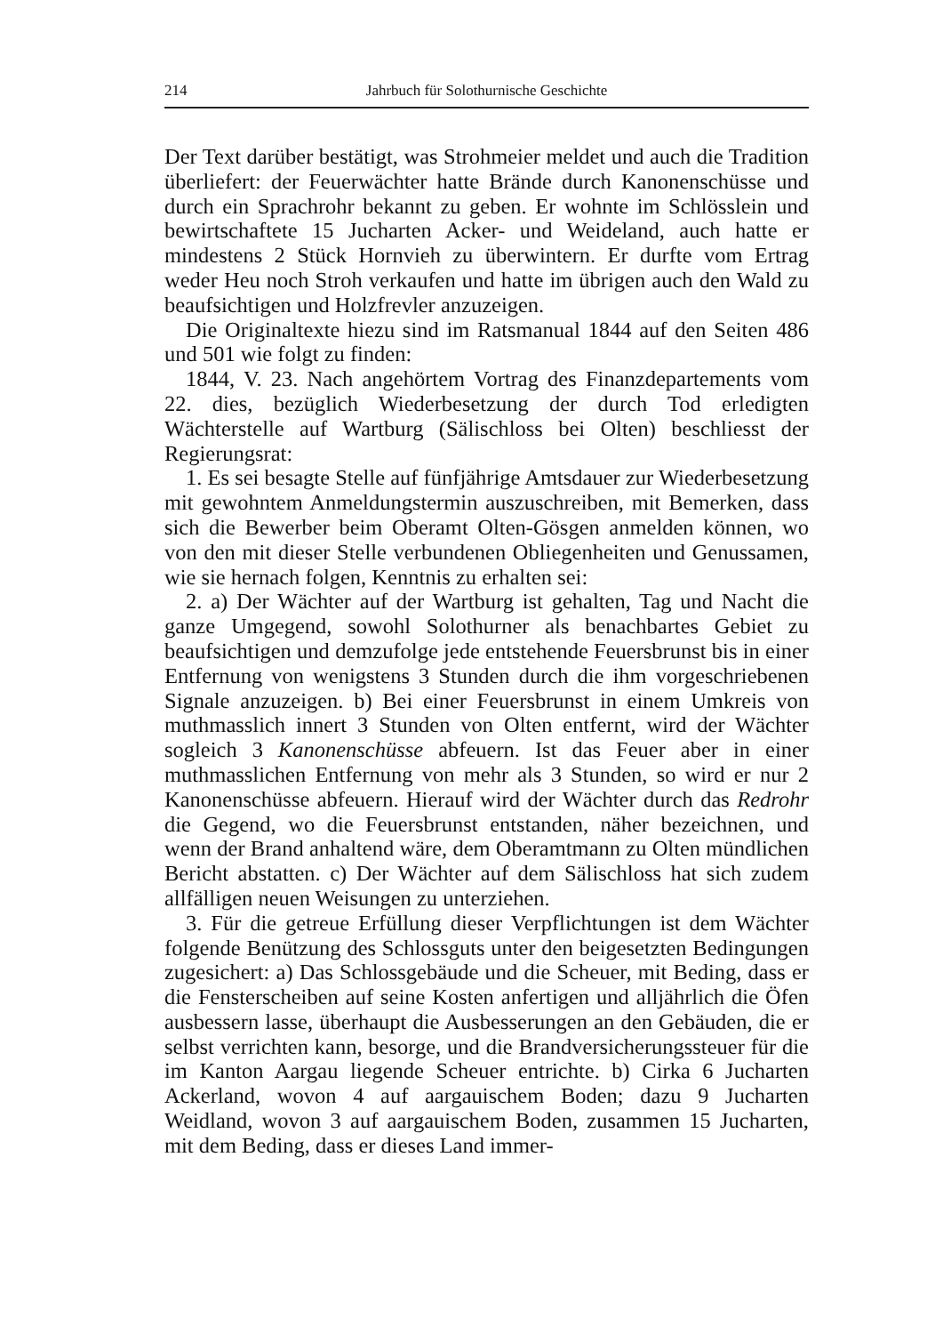214 Jahrbuch für Solothurnische Geschichte
Der Text darüber bestätigt, was Strohmeier meldet und auch die Tradition überliefert: der Feuerwächter hatte Brände durch Kanonenschüsse und durch ein Sprachrohr bekannt zu geben. Er wohnte im Schlösslein und bewirtschaftete 15 Jucharten Acker- und Weideland, auch hatte er mindestens 2 Stück Hornvieh zu überwintern. Er durfte vom Ertrag weder Heu noch Stroh verkaufen und hatte im übrigen auch den Wald zu beaufsichtigen und Holzfrevler anzuzeigen.
Die Originaltexte hiezu sind im Ratsmanual 1844 auf den Seiten 486 und 501 wie folgt zu finden:
1844, V. 23. Nach angehörtem Vortrag des Finanzdepartements vom 22. dies, bezüglich Wiederbesetzung der durch Tod erledigten Wächterstelle auf Wartburg (Sälischloss bei Olten) beschliesst der Regierungsrat:
1. Es sei besagte Stelle auf fünfjährige Amtsdauer zur Wiederbesetzung mit gewohntem Anmeldungstermin auszuschreiben, mit Bemerken, dass sich die Bewerber beim Oberamt Olten-Gösgen anmelden können, wo von den mit dieser Stelle verbundenen Obliegenheiten und Genussamen, wie sie hernach folgen, Kenntnis zu erhalten sei:
2. a) Der Wächter auf der Wartburg ist gehalten, Tag und Nacht die ganze Umgegend, sowohl Solothurner als benachbartes Gebiet zu beaufsichtigen und demzufolge jede entstehende Feuersbrunst bis in einer Entfernung von wenigstens 3 Stunden durch die ihm vorgeschriebenen Signale anzuzeigen. b) Bei einer Feuersbrunst in einem Umkreis von muthmasslich innert 3 Stunden von Olten entfernt, wird der Wächter sogleich 3 Kanonenschüsse abfeuern. Ist das Feuer aber in einer muthmasslichen Entfernung von mehr als 3 Stunden, so wird er nur 2 Kanonenschüsse abfeuern. Hierauf wird der Wächter durch das Redrohr die Gegend, wo die Feuersbrunst entstanden, näher bezeichnen, und wenn der Brand anhaltend wäre, dem Oberamtmann zu Olten mündlichen Bericht abstatten. c) Der Wächter auf dem Sälischloss hat sich zudem allfälligen neuen Weisungen zu unterziehen.
3. Für die getreue Erfüllung dieser Verpflichtungen ist dem Wächter folgende Benützung des Schlossguts unter den beigesetzten Bedingungen zugesichert: a) Das Schlossgebäude und die Scheuer, mit Beding, dass er die Fensterscheiben auf seine Kosten anfertigen und alljährlich die Öfen ausbessern lasse, überhaupt die Ausbesserungen an den Gebäuden, die er selbst verrichten kann, besorge, und die Brandversicherungssteuer für die im Kanton Aargau liegende Scheuer entrichte. b) Cirka 6 Jucharten Ackerland, wovon 4 auf aargauischem Boden; dazu 9 Jucharten Weidland, wovon 3 auf aargauischem Boden, zusammen 15 Jucharten, mit dem Beding, dass er dieses Land immer-